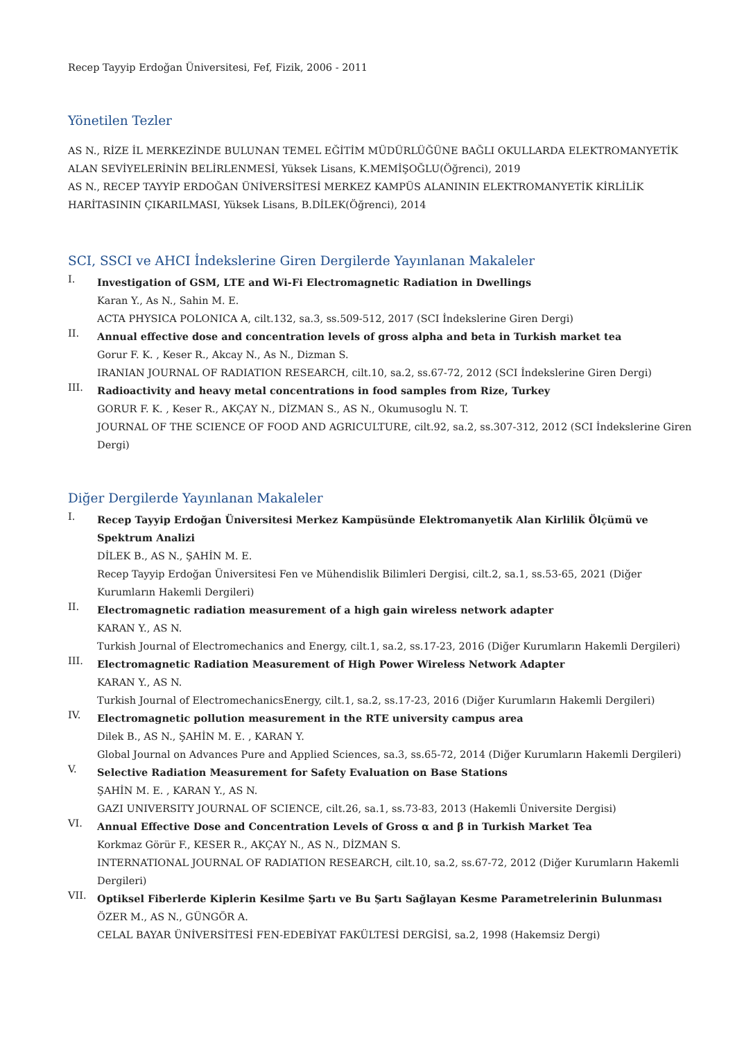Recep Tayyip Erdoğan Üniversitesi, Fef, Fizik, 2006 - 2011
Yönetilen Tezler
AS N., RİZE İL MERKEZİNDE BULUNAN TEMEL EĞİTİM MÜDÜRLÜĞÜNE BAĞLI OKULLARDA ELEKTROMANYETİK ALAN SEVİYELERİNİN BELİRLENMESİ, Yüksek Lisans, K.MEMİŞOĞLU(Öğrenci), 2019
AS N., RECEP TAYYİP ERDOĞAN ÜNİVERSİTESİ MERKEZ KAMPÜS ALANININ ELEKTROMANYETİK KİRLİLİK HARİTASININ ÇIKARILMASI, Yüksek Lisans, B.DİLEK(Öğrenci), 2014
SCI, SSCI ve AHCI İndekslerine Giren Dergilerde Yayınlanan Makaleler
I.
Investigation of GSM, LTE and Wi-Fi Electromagnetic Radiation in Dwellings
Karan Y., As N., Sahin M. E.
ACTA PHYSICA POLONICA A, cilt.132, sa.3, ss.509-512, 2017 (SCI İndekslerine Giren Dergi)
II.
Annual effective dose and concentration levels of gross alpha and beta in Turkish market tea
Gorur F. K. , Keser R., Akcay N., As N., Dizman S.
IRANIAN JOURNAL OF RADIATION RESEARCH, cilt.10, sa.2, ss.67-72, 2012 (SCI İndekslerine Giren Dergi)
III.
Radioactivity and heavy metal concentrations in food samples from Rize, Turkey
GORUR F. K. , Keser R., AKÇAY N., DİZMAN S., AS N., Okumusoglu N. T.
JOURNAL OF THE SCIENCE OF FOOD AND AGRICULTURE, cilt.92, sa.2, ss.307-312, 2012 (SCI İndekslerine Giren Dergi)
Diğer Dergilerde Yayınlanan Makaleler
I.
Recep Tayyip Erdoğan Üniversitesi Merkez Kampüsünde Elektromanyetik Alan Kirlilik Ölçümü ve Spektrum Analizi
DİLEK B., AS N., ŞAHİN M. E.
Recep Tayyip Erdoğan Üniversitesi Fen ve Mühendislik Bilimleri Dergisi, cilt.2, sa.1, ss.53-65, 2021 (Diğer Kurumların Hakemli Dergileri)
II.
Electromagnetic radiation measurement of a high gain wireless network adapter
KARAN Y., AS N.
Turkish Journal of Electromechanics and Energy, cilt.1, sa.2, ss.17-23, 2016 (Diğer Kurumların Hakemli Dergileri)
III.
Electromagnetic Radiation Measurement of High Power Wireless Network Adapter
KARAN Y., AS N.
Turkish Journal of ElectromechanicsEnergy, cilt.1, sa.2, ss.17-23, 2016 (Diğer Kurumların Hakemli Dergileri)
IV.
Electromagnetic pollution measurement in the RTE university campus area
Dilek B., AS N., ŞAHİN M. E. , KARAN Y.
Global Journal on Advances Pure and Applied Sciences, sa.3, ss.65-72, 2014 (Diğer Kurumların Hakemli Dergileri)
V.
Selective Radiation Measurement for Safety Evaluation on Base Stations
ŞAHİN M. E. , KARAN Y., AS N.
GAZI UNIVERSITY JOURNAL OF SCIENCE, cilt.26, sa.1, ss.73-83, 2013 (Hakemli Üniversite Dergisi)
VI.
Annual Effective Dose and Concentration Levels of Gross α and β in Turkish Market Tea
Korkmaz Görür F., KESER R., AKÇAY N., AS N., DİZMAN S.
INTERNATIONAL JOURNAL OF RADIATION RESEARCH, cilt.10, sa.2, ss.67-72, 2012 (Diğer Kurumların Hakemli Dergileri)
VII.
Optiksel Fiberlerde Kiplerin Kesilme Şartı ve Bu Şartı Sağlayan Kesme Parametrelerinin Bulunması
ÖZER M., AS N., GÜNGÖR A.
CELAL BAYAR ÜNİVERSİTESİ FEN-EDEBİYAT FAKÜLTESİ DERGİSİ, sa.2, 1998 (Hakemsiz Dergi)